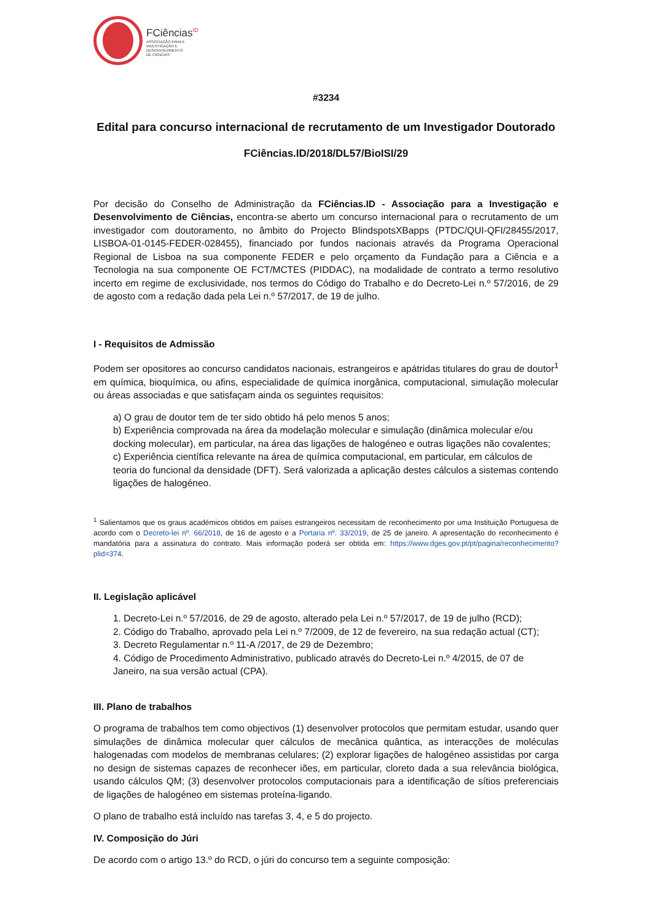FCiências<sup>ID</sup>
ASSOCIAÇÃO PARA A
INVESTIGAÇÃO E
DESENVOLVIMENTO
DE CIÊNCIAS
#3234
Edital para concurso internacional de recrutamento de um Investigador Doutorado
FCiências.ID/2018/DL57/BioISI/29
Por decisão do Conselho de Administração da FCiências.ID - Associação para a Investigação e Desenvolvimento de Ciências, encontra-se aberto um concurso internacional para o recrutamento de um investigador com doutoramento, no âmbito do Projecto BlindspotsXBapps (PTDC/QUI-QFI/28455/2017, LISBOA-01-0145-FEDER-028455), financiado por fundos nacionais através da Programa Operacional Regional de Lisboa na sua componente FEDER e pelo orçamento da Fundação para a Ciência e a Tecnologia na sua componente OE FCT/MCTES (PIDDAC), na modalidade de contrato a termo resolutivo incerto em regime de exclusividade, nos termos do Código do Trabalho e do Decreto-Lei n.º 57/2016, de 29 de agosto com a redação dada pela Lei n.º 57/2017, de 19 de julho.
I - Requisitos de Admissão
Podem ser opositores ao concurso candidatos nacionais, estrangeiros e apátridas titulares do grau de doutor<sup>1</sup> em química, bioquímica, ou afins, especialidade de química inorgânica, computacional, simulação molecular ou áreas associadas e que satisfaçam ainda os seguintes requisitos:
a) O grau de doutor tem de ter sido obtido há pelo menos 5 anos;
b) Experiência comprovada na área da modelação molecular e simulação (dinâmica molecular e/ou docking molecular), em particular, na área das ligações de halogéneo e outras ligações não covalentes;
c) Experiência científica relevante na área de química computacional, em particular, em cálculos de teoria do funcional da densidade (DFT). Será valorizada a aplicação destes cálculos a sistemas contendo ligações de halogéneo.
<sup>1</sup> Salientamos que os graus académicos obtidos em países estrangeiros necessitam de reconhecimento por uma Instituição Portuguesa de acordo com o Decreto-lei nº. 66/2018, de 16 de agosto e a Portaria nº. 33/2019, de 25 de janeiro. A apresentação do reconhecimento é mandatória para a assinatura do contrato. Mais informação poderá ser obtida em: https://www.dges.gov.pt/pt/pagina/reconhecimento?plid=374.
II. Legislação aplicável
1. Decreto-Lei n.º 57/2016, de 29 de agosto, alterado pela Lei n.º 57/2017, de 19 de julho (RCD);
2. Código do Trabalho, aprovado pela Lei n.º 7/2009, de 12 de fevereiro, na sua redação actual (CT);
3. Decreto Regulamentar n.º 11-A /2017, de 29 de Dezembro;
4. Código de Procedimento Administrativo, publicado através do Decreto-Lei n.º 4/2015, de 07 de Janeiro, na sua versão actual (CPA).
III. Plano de trabalhos
O programa de trabalhos tem como objectivos (1) desenvolver protocolos que permitam estudar, usando quer simulações de dinâmica molecular quer cálculos de mecânica quântica, as interacções de moléculas halogenadas com modelos de membranas celulares; (2) explorar ligações de halogéneo assistidas por carga no design de sistemas capazes de reconhecer iões, em particular, cloreto dada a sua relevância biológica, usando cálculos QM; (3) desenvolver protocolos computacionais para a identificação de sítios preferenciais de ligações de halogéneo em sistemas proteína-ligando.
O plano de trabalho está incluído nas tarefas 3, 4, e 5 do projecto.
IV. Composição do Júri
De acordo com o artigo 13.º do RCD, o júri do concurso tem a seguinte composição: